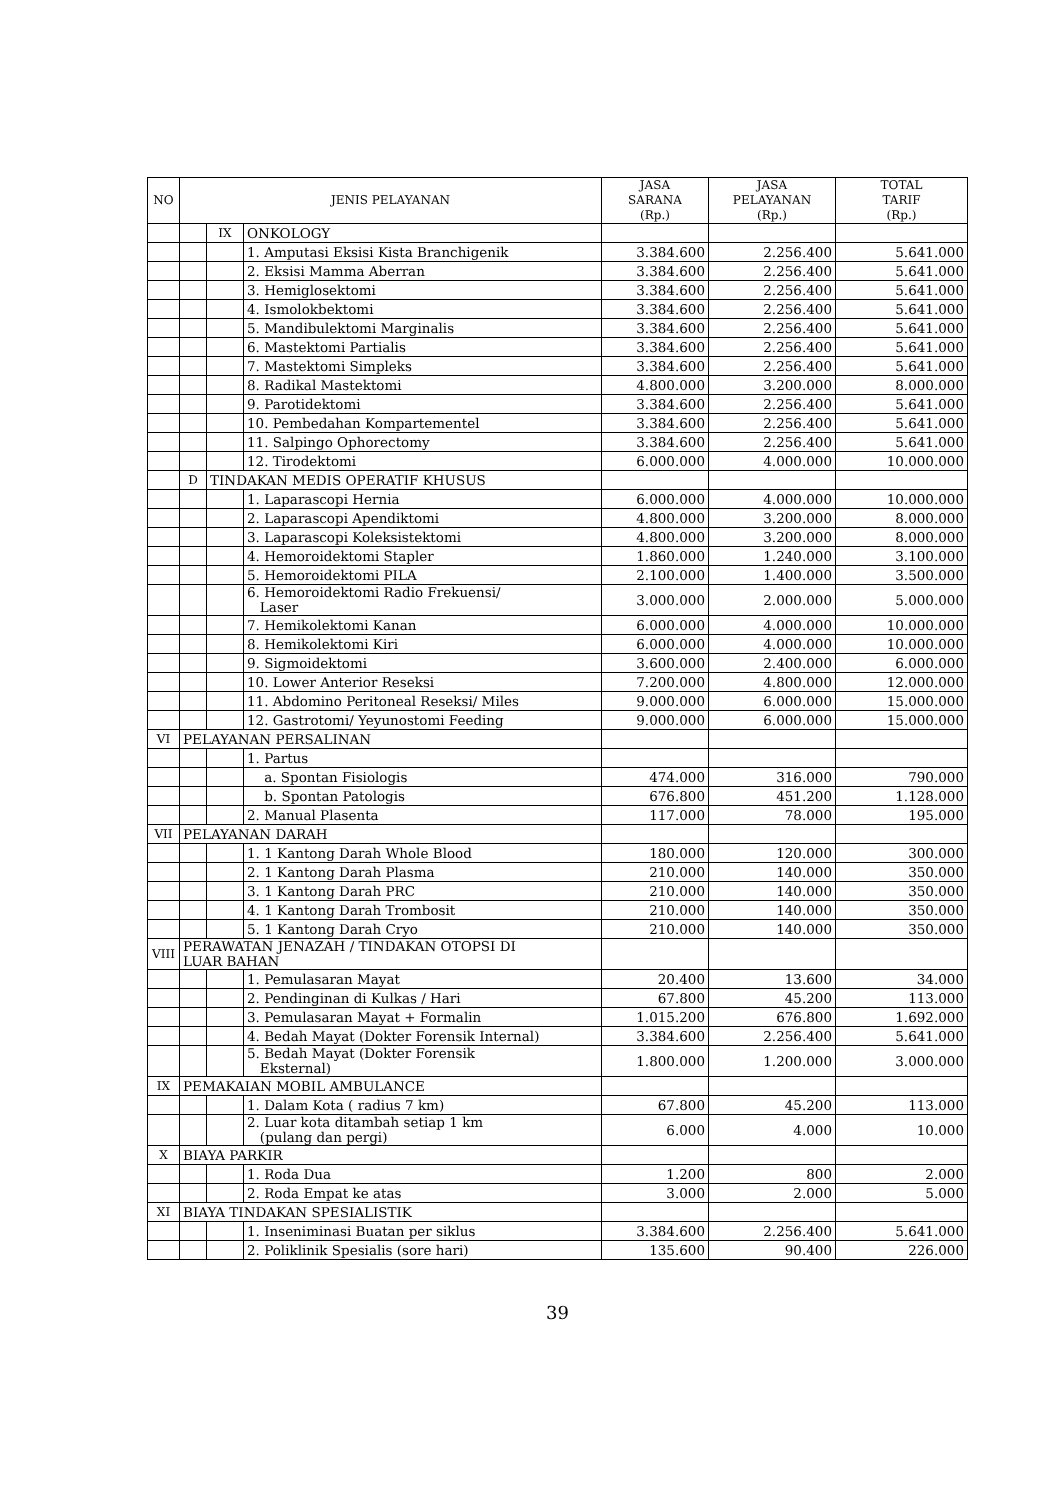| NO | JENIS PELAYANAN | | | JASA SARANA (Rp.) | JASA PELAYANAN (Rp.) | TOTAL TARIF (Rp.) |
| --- | --- | --- | --- | --- | --- | --- |
| | | IX | ONKOLOGY | | | |
| | | | 1. Amputasi Eksisi Kista Branchigenik | 3.384.600 | 2.256.400 | 5.641.000 |
| | | | 2. Eksisi Mamma Aberran | 3.384.600 | 2.256.400 | 5.641.000 |
| | | | 3. Hemiglosektomi | 3.384.600 | 2.256.400 | 5.641.000 |
| | | | 4. Ismolokbektomi | 3.384.600 | 2.256.400 | 5.641.000 |
| | | | 5. Mandibulektomi Marginalis | 3.384.600 | 2.256.400 | 5.641.000 |
| | | | 6. Mastektomi Partialis | 3.384.600 | 2.256.400 | 5.641.000 |
| | | | 7. Mastektomi Simpleks | 3.384.600 | 2.256.400 | 5.641.000 |
| | | | 8. Radikal Mastektomi | 4.800.000 | 3.200.000 | 8.000.000 |
| | | | 9. Parotidektomi | 3.384.600 | 2.256.400 | 5.641.000 |
| | | | 10. Pembedahan Kompartementel | 3.384.600 | 2.256.400 | 5.641.000 |
| | | | 11. Salpingo Ophorectomy | 3.384.600 | 2.256.400 | 5.641.000 |
| | | | 12. Tirodektomi | 6.000.000 | 4.000.000 | 10.000.000 |
| | D | TINDAKAN MEDIS OPERATIF KHUSUS | | | | |
| | | | 1. Laparascopi Hernia | 6.000.000 | 4.000.000 | 10.000.000 |
| | | | 2. Laparascopi Apendiktomi | 4.800.000 | 3.200.000 | 8.000.000 |
| | | | 3. Laparascopi Koleksistektomi | 4.800.000 | 3.200.000 | 8.000.000 |
| | | | 4. Hemoroidektomi Stapler | 1.860.000 | 1.240.000 | 3.100.000 |
| | | | 5. Hemoroidektomi PILA | 2.100.000 | 1.400.000 | 3.500.000 |
| | | | 6. Hemoroidektomi Radio Frekuensi/ Laser | 3.000.000 | 2.000.000 | 5.000.000 |
| | | | 7. Hemikolektomi Kanan | 6.000.000 | 4.000.000 | 10.000.000 |
| | | | 8. Hemikolektomi Kiri | 6.000.000 | 4.000.000 | 10.000.000 |
| | | | 9. Sigmoidektomi | 3.600.000 | 2.400.000 | 6.000.000 |
| | | | 10. Lower Anterior Reseksi | 7.200.000 | 4.800.000 | 12.000.000 |
| | | | 11. Abdomino Peritoneal Reseksi/ Miles | 9.000.000 | 6.000.000 | 15.000.000 |
| | | | 12. Gastrotomi/ Yeyunostomi Feeding | 9.000.000 | 6.000.000 | 15.000.000 |
| VI | PELAYANAN PERSALINAN | | | | | |
| | | | 1. Partus | | | |
| | | | a. Spontan Fisiologis | 474.000 | 316.000 | 790.000 |
| | | | b. Spontan Patologis | 676.800 | 451.200 | 1.128.000 |
| | | | 2. Manual Plasenta | 117.000 | 78.000 | 195.000 |
| VII | PELAYANAN DARAH | | | | | |
| | | | 1. 1 Kantong Darah Whole Blood | 180.000 | 120.000 | 300.000 |
| | | | 2. 1 Kantong Darah Plasma | 210.000 | 140.000 | 350.000 |
| | | | 3. 1 Kantong Darah PRC | 210.000 | 140.000 | 350.000 |
| | | | 4. 1 Kantong Darah Trombosit | 210.000 | 140.000 | 350.000 |
| | | | 5. 1 Kantong Darah Cryo | 210.000 | 140.000 | 350.000 |
| VIII | PERAWATAN JENAZAH / TINDAKAN OTOPSI DI LUAR BAHAN | | | | | |
| | | | 1. Pemulasaran Mayat | 20.400 | 13.600 | 34.000 |
| | | | 2. Pendinginan di Kulkas / Hari | 67.800 | 45.200 | 113.000 |
| | | | 3. Pemulasaran Mayat + Formalin | 1.015.200 | 676.800 | 1.692.000 |
| | | | 4. Bedah Mayat (Dokter Forensik Internal) | 3.384.600 | 2.256.400 | 5.641.000 |
| | | | 5. Bedah Mayat (Dokter Forensik Eksternal) | 1.800.000 | 1.200.000 | 3.000.000 |
| IX | PEMAKAIAN MOBIL AMBULANCE | | | | | |
| | | | 1. Dalam Kota ( radius 7 km) | 67.800 | 45.200 | 113.000 |
| | | | 2. Luar kota ditambah setiap 1 km (pulang dan pergi) | 6.000 | 4.000 | 10.000 |
| X | BIAYA PARKIR | | | | | |
| | | | 1. Roda Dua | 1.200 | 800 | 2.000 |
| | | | 2. Roda Empat ke atas | 3.000 | 2.000 | 5.000 |
| XI | BIAYA TINDAKAN SPESIALISTIK | | | | | |
| | | | 1. Inseniminasi Buatan per siklus | 3.384.600 | 2.256.400 | 5.641.000 |
| | | | 2. Poliklinik Spesialis (sore hari) | 135.600 | 90.400 | 226.000 |
39